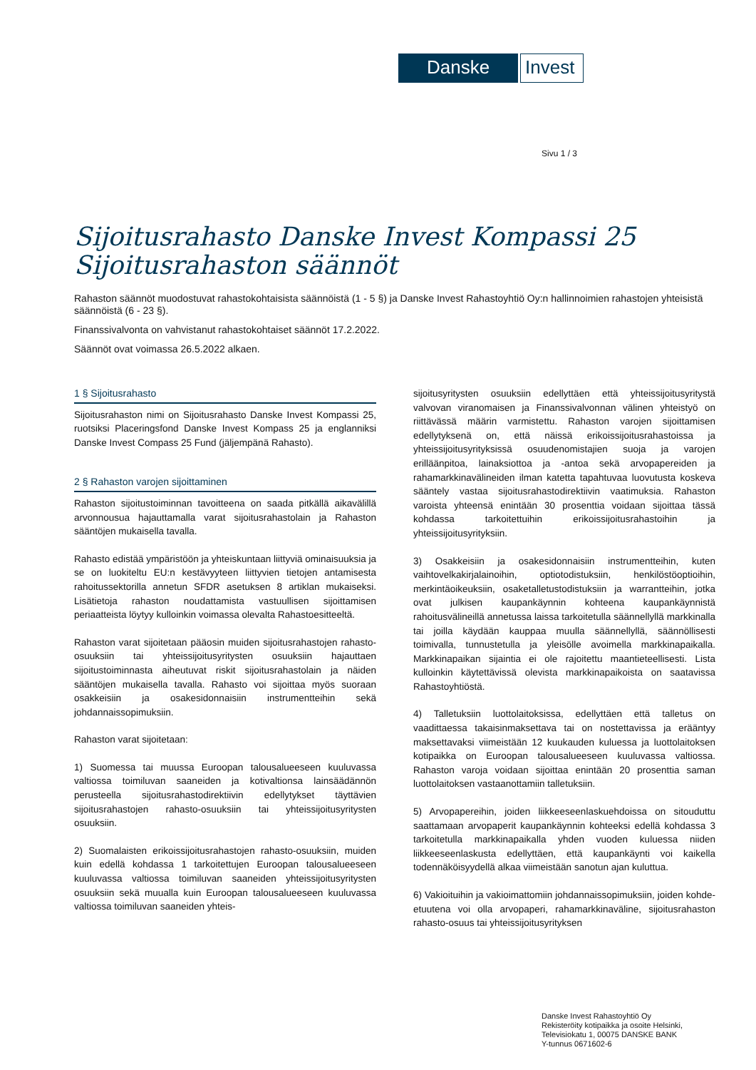Danske Invest
Sivu 1 / 3
Sijoitusrahasto Danske Invest Kompassi 25
Sijoitusrahaston säännöt
Rahaston säännöt muodostuvat rahastokohtaisista säännöistä (1 - 5 §) ja Danske Invest Rahastoyhtiö Oy:n hallinnoimien rahastojen yhteisistä säännöistä (6 - 23 §).
Finanssivalvonta on vahvistanut rahastokohtaiset säännöt 17.2.2022.
Säännöt ovat voimassa 26.5.2022 alkaen.
1 § Sijoitusrahasto
Sijoitusrahaston nimi on Sijoitusrahasto Danske Invest Kompassi 25, ruotsiksi Placeringsfond Danske Invest Kompass 25 ja englanniksi Danske Invest Compass 25 Fund (jäljempänä Rahasto).
2 § Rahaston varojen sijoittaminen
Rahaston sijoitustoiminnan tavoitteena on saada pitkällä aikavälillä arvonnousua hajauttamalla varat sijoitusrahastolain ja Rahaston sääntöjen mukaisella tavalla.
Rahasto edistää ympäristöön ja yhteiskuntaan liittyviä ominaisuuksia ja se on luokiteltu EU:n kestävyyteen liittyvien tietojen antamisesta rahoitussektorilla annetun SFDR asetuksen 8 artiklan mukaiseksi. Lisätietoja rahaston noudattamista vastuullisen sijoittamisen periaatteista löytyy kulloinkin voimassa olevalta Rahastoesitteeltä.
Rahaston varat sijoitetaan pääosin muiden sijoitusrahastojen rahasto-osuuksiin tai yhteissijoitusyritysten osuuksiin hajauttaen sijoitustoiminnasta aiheutuvat riskit sijoitusrahastolain ja näiden sääntöjen mukaisella tavalla. Rahasto voi sijoittaa myös suoraan osakkeisiin ja osakesidonnaisiin instrumentteihin sekä johdannaissopimuksiin.
Rahaston varat sijoitetaan:
1) Suomessa tai muussa Euroopan talousalueeseen kuuluvassa valtiossa toimiluvan saaneiden ja kotivaltionsa lainsäädännön perusteella sijoitusrahastodirektiivin edellytykset täyttävien sijoitusrahastojen rahasto-osuuksiin tai yhteissijoitusyritysten osuuksiin.
2) Suomalaisten erikoissijoitusrahastojen rahasto-osuuksiin, muiden kuin edellä kohdassa 1 tarkoitettujen Euroopan talousalueeseen kuuluvassa valtiossa toimiluvan saaneiden yhteissijoitusyritysten osuuksiin sekä muualla kuin Euroopan talousalueeseen kuuluvassa valtiossa toimiluvan saaneiden yhteis-
sijoitusyritysten osuuksiin edellyttäen että yhteissijoitusyritystä valvovan viranomaisen ja Finanssivalvonnan välinen yhteistyö on riittävässä määrin varmistettu. Rahaston varojen sijoittamisen edellytyksenä on, että näissä erikoissijoitusrahastoissa ja yhteissijoitusyrityksissä osuudenomistajien suoja ja varojen erilläänpitoa, lainaksiottoa ja -antoa sekä arvopapereiden ja rahamarkkinavälineiden ilman katetta tapahtuvaa luovutusta koskeva sääntely vastaa sijoitusrahastodirektiivin vaatimuksia. Rahaston varoista yhteensä enintään 30 prosenttia voidaan sijoittaa tässä kohdassa tarkoitettuihin erikoissijoitusrahastoihin ja yhteissijoitusyrityksiin.
3) Osakkeisiin ja osakesidonnaisiin instrumentteihin, kuten vaihtovelkakirjalainoihin, optiotodistuksiin, henkilöstöoptioihin, merkintäoikeuksiin, osaketalletustodistuksiin ja warrantteihin, jotka ovat julkisen kaupankäynnin kohteena kaupankäynnistä rahoitusvälineillä annetussa laissa tarkoitetulla säännellyllä markkinalla tai joilla käydään kauppaa muulla säännellyllä, säännöllisesti toimivalla, tunnustetulla ja yleisölle avoimella markkinapaikalla. Markkinapaikan sijaintia ei ole rajoitettu maantieteellisesti. Lista kulloinkin käytettävissä olevista markkinapaikoista on saatavissa Rahastoyhtiöstä.
4) Talletuksiin luottolaitoksissa, edellyttäen että talletus on vaadittaessa takaisinmaksettava tai on nostettavissa ja erääntyy maksettavaksi viimeistään 12 kuukauden kuluessa ja luottolaitoksen kotipaikka on Euroopan talousalueeseen kuuluvassa valtiossa. Rahaston varoja voidaan sijoittaa enintään 20 prosenttia saman luottolaitoksen vastaanottamiin talletuksiin.
5) Arvopapereihin, joiden liikkeeseenlaskuehdoissa on sitouduttu saattamaan arvopaperit kaupankäynnin kohteeksi edellä kohdassa 3 tarkoitetulla markkinapaikalla yhden vuoden kuluessa niiden liikkeeseenlaskusta edellyttäen, että kaupankäynti voi kaikella todennäköisyydellä alkaa viimeistään sanotun ajan kuluttua.
6) Vakioituihin ja vakioimattomiin johdannaissopimuksiin, joiden kohde-etuutena voi olla arvopaperi, rahamarkkinaväline, sijoitusrahaston rahasto-osuus tai yhteissijoitusyrityksen
Danske Invest Rahastoyhtiö Oy
Rekisteröity kotipaikka ja osoite Helsinki,
Televisiokatu 1, 00075 DANSKE BANK
Y-tunnus 0671602-6